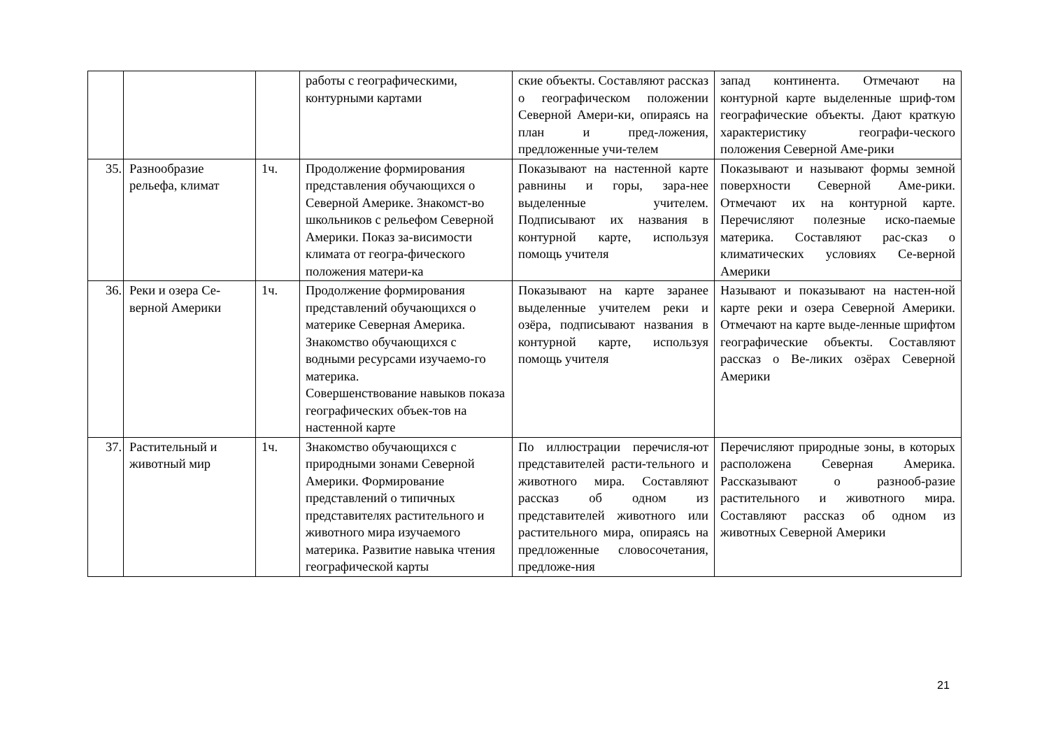| | | | работы с географическими, контурными картами | ские объекты. Составляют рассказ о географическом положении Северной Амери-ки, опираясь на план и пред-ложения, предложенные учи-телем | запад континента. Отмечают на контурной карте выделенные шриф-том географические объекты. Дают краткую характеристику географи-ческого положения Северной Аме-рики |
| 35. | Разнообразие рельефа, климат | 1ч. | Продолжение формирования представления обучающихся о Северной Америке. Знакомст-во школьников с рельефом Северной Америки. Показ за-висимости климата от геогра-фического положения матери-ка | Показывают на настенной карте равнины и горы, зара-нее выделенные учителем. Подписывают их названия в контурной карте, используя помощь учителя | Показывают и называют формы земной поверхности Северной Аме-рики. Отмечают их на контурной карте. Перечисляют полезные иско-паемые материка. Составляют рас-сказ о климатических условиях Се-верной Америки |
| 36. | Реки и озера Се-верной Америки | 1ч. | Продолжение формирования представлений обучающихся о материке Северная Америка. Знакомство обучающихся с водными ресурсами изучаемо-го материка. Совершенствование навыков показа географических объек-тов на настенной карте | Показывают на карте заранее выделенные учителем реки и озёра, подписывают названия в контурной карте, используя помощь учителя | Называют и показывают на настен-ной карте реки и озера Северной Америки. Отмечают на карте выде-ленные шрифтом географические объекты. Составляют рассказ о Ве-ликих озёрах Северной Америки |
| 37. | Растительный и животный мир | 1ч. | Знакомство обучающихся с природными зонами Северной Америки. Формирование представлений о типичных представителях растительного и животного мира изучаемого материка. Развитие навыка чтения географической карты | По иллюстрации перечисля-ют представителей расти-тельного и животного мира. Составляют рассказ об одном из представителей животного или растительного мира, опираясь на предложенные словосочетания, предложе-ния | Перечисляют природные зоны, в которых расположена Северная Америка. Рассказывают о разнооб-разие растительного и животного мира. Составляют рассказ об одном из животных Северной Америки |
21